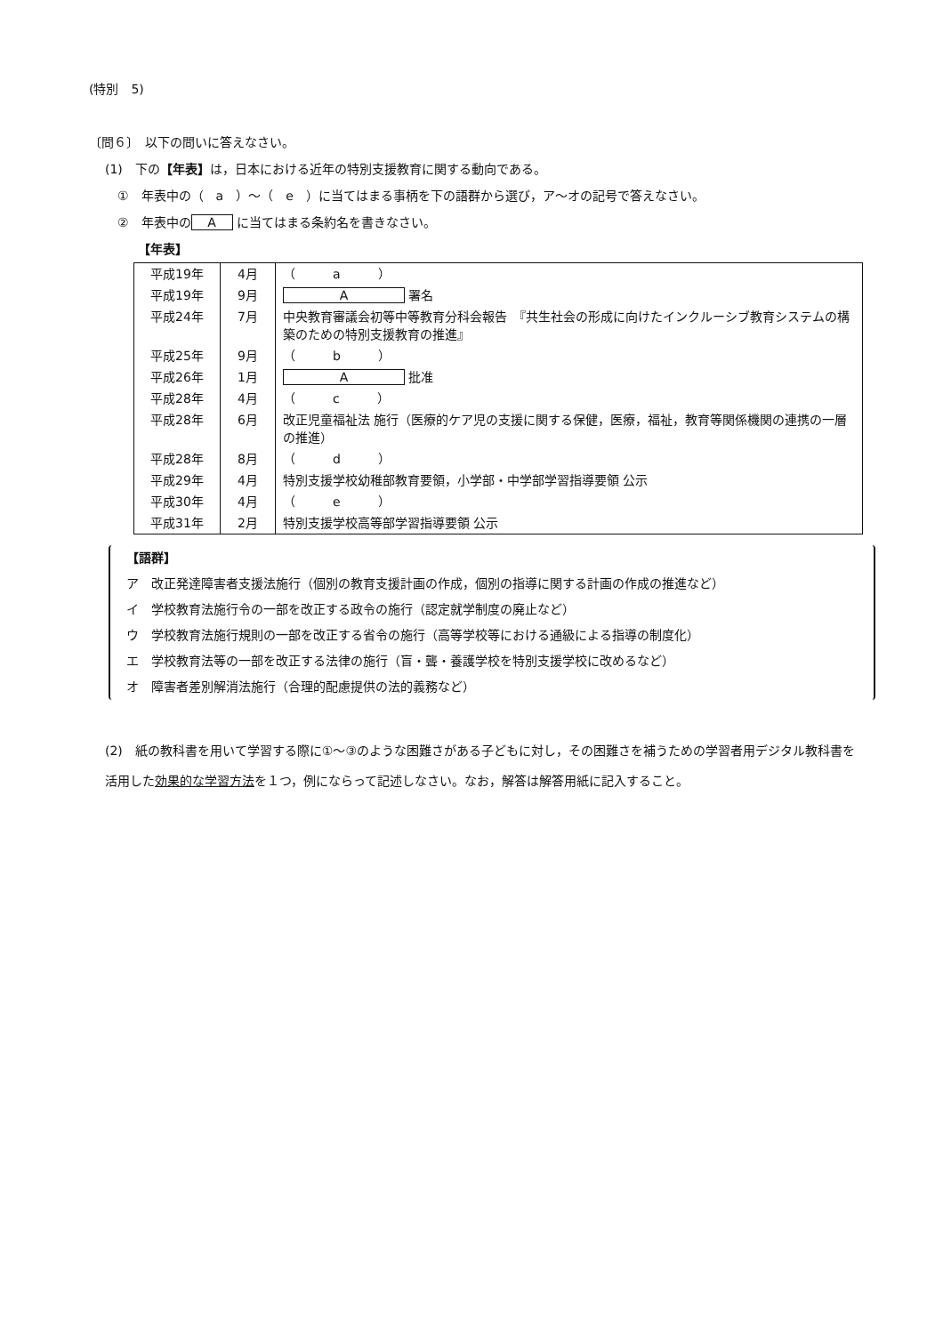(特別　5)
〔問６〕　以下の問いに答えなさい。
(1)　下の【年表】は，日本における近年の特別支援教育に関する動向である。
①　年表中の（　a　）～（　e　）に当てはまる事柄を下の語群から選び，ア～オの記号で答えなさい。
②　年表中の A に当てはまる条約名を書きなさい。
【年表】
| 平成19年 | 4月 | （ a ） |
| 平成19年 | 9月 | A 署名 |
| 平成24年 | 7月 | 中央教育審議会初等中等教育分科会報告 『共生社会の形成に向けたインクルーシブ教育システムの構築のための特別支援教育の推進』 |
| 平成25年 | 9月 | （ b ） |
| 平成26年 | 1月 | A 批准 |
| 平成28年 | 4月 | （ c ） |
| 平成28年 | 6月 | 改正児童福祉法 施行（医療的ケア児の支援に関する保健，医療，福祉，教育等関係機関の連携の一層の推進） |
| 平成28年 | 8月 | （ d ） |
| 平成29年 | 4月 | 特別支援学校幼稚部教育要領，小学部・中学部学習指導要領 公示 |
| 平成30年 | 4月 | （ e ） |
| 平成31年 | 2月 | 特別支援学校高等部学習指導要領 公示 |
【語群】
ア　改正発達障害者支援法施行（個別の教育支援計画の作成，個別の指導に関する計画の作成の推進など）
イ　学校教育法施行令の一部を改正する政令の施行（認定就学制度の廃止など）
ウ　学校教育法施行規則の一部を改正する省令の施行（高等学校等における通級による指導の制度化）
エ　学校教育法等の一部を改正する法律の施行（盲・聾・養護学校を特別支援学校に改めるなど）
オ　障害者差別解消法施行（合理的配慮提供の法的義務など）
(2)　紙の教科書を用いて学習する際に①～③のような困難さがある子どもに対し，その困難さを補うための学習者用デジタル教科書を活用した効果的な学習方法を１つ，例にならって記述しなさい。なお，解答は解答用紙に記入すること。